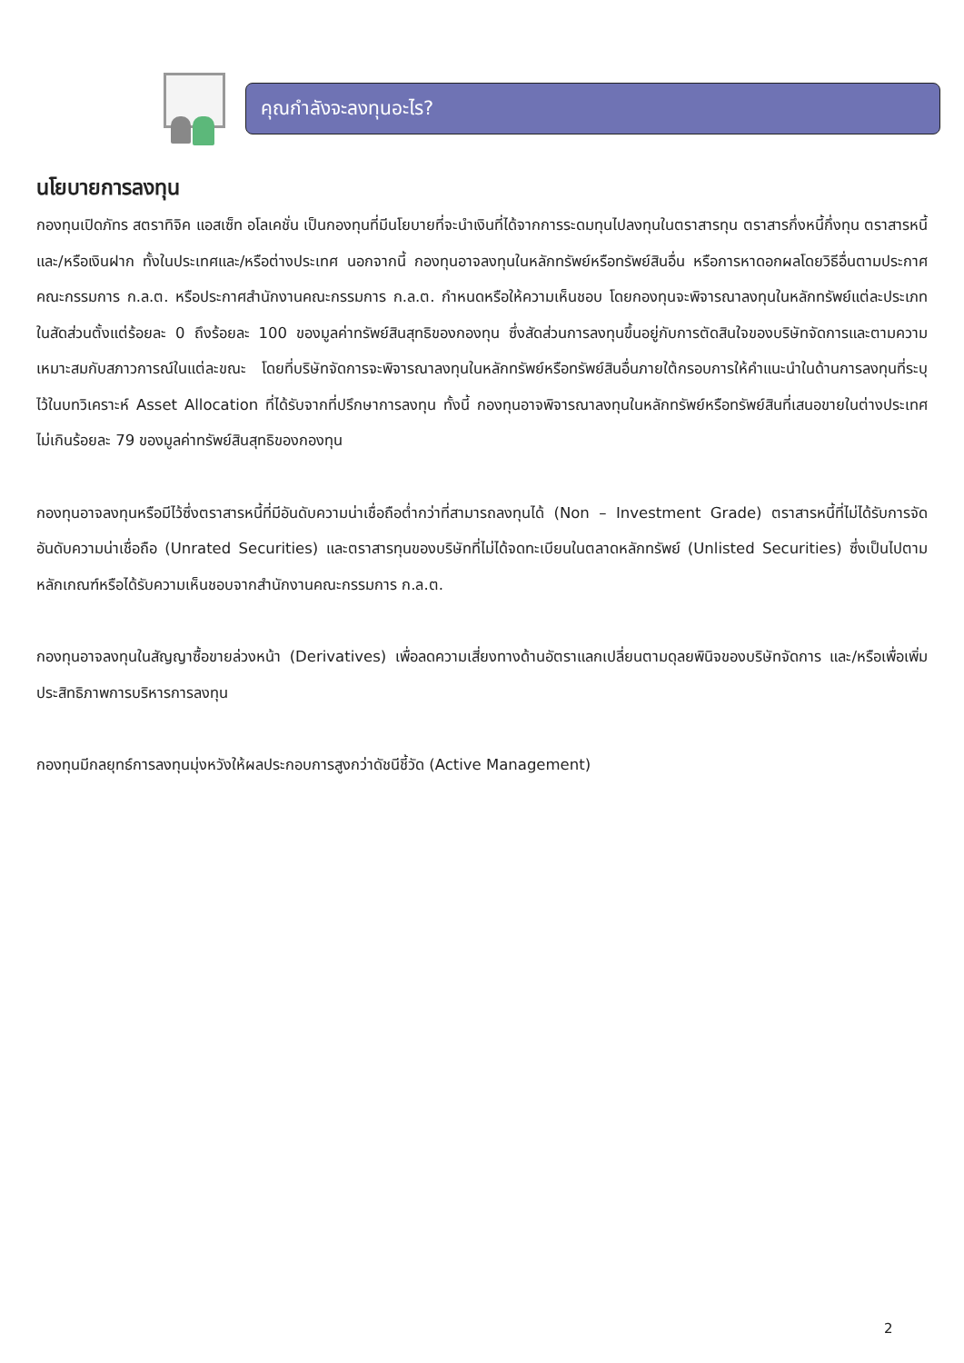คุณกำลังจะลงทุนอะไร?
นโยบายการลงทุน
กองทุนเปิดภัทร สตราทิจิค แอสเซ็ท อโลเคชั่น เป็นกองทุนที่มีนโยบายที่จะนำเงินที่ได้จากการระดมทุนไปลงทุนในตราสารทุน ตราสารกึ่งหนี้กึ่งทุน ตราสารหนี้ และ/หรือเงินฝาก ทั้งในประเทศและ/หรือต่างประเทศ นอกจากนี้ กองทุนอาจลงทุนในหลักทรัพย์หรือทรัพย์สินอื่น หรือการหาดอกผลโดยวิธีอื่นตามประกาศคณะกรรมการ ก.ล.ต. หรือประกาศสำนักงานคณะกรรมการ ก.ล.ต. กำหนดหรือให้ความเห็นชอบ โดยกองทุนจะพิจารณาลงทุนในหลักทรัพย์แต่ละประเภทในสัดส่วนตั้งแต่ร้อยละ 0 ถึงร้อยละ 100 ของมูลค่าทรัพย์สินสุทธิของกองทุน ซึ่งสัดส่วนการลงทุนขึ้นอยู่กับการตัดสินใจของบริษัทจัดการและตามความเหมาะสมกับสภาวการณ์ในแต่ละขณะ โดยที่บริษัทจัดการจะพิจารณาลงทุนในหลักทรัพย์หรือทรัพย์สินอื่นภายใต้กรอบการให้คำแนะนำในด้านการลงทุนที่ระบุไว้ในบทวิเคราะห์ Asset Allocation ที่ได้รับจากที่ปรึกษาการลงทุน ทั้งนี้ กองทุนอาจพิจารณาลงทุนในหลักทรัพย์หรือทรัพย์สินที่เสนอขายในต่างประเทศ ไม่เกินร้อยละ 79 ของมูลค่าทรัพย์สินสุทธิของกองทุน
กองทุนอาจลงทุนหรือมีไว้ซึ่งตราสารหนี้ที่มีอันดับความน่าเชื่อถือต่ำกว่าที่สามารถลงทุนได้ (Non – Investment Grade) ตราสารหนี้ที่ไม่ได้รับการจัดอันดับความน่าเชื่อถือ (Unrated Securities) และตราสารทุนของบริษัทที่ไม่ได้จดทะเบียนในตลาดหลักทรัพย์ (Unlisted Securities) ซึ่งเป็นไปตามหลักเกณฑ์หรือได้รับความเห็นชอบจากสำนักงานคณะกรรมการ ก.ล.ต.
กองทุนอาจลงทุนในสัญญาซื้อขายล่วงหน้า (Derivatives) เพื่อลดความเสี่ยงทางด้านอัตราแลกเปลี่ยนตามดุลยพินิจของบริษัทจัดการ และ/หรือเพื่อเพิ่มประสิทธิภาพการบริหารการลงทุน
กองทุนมีกลยุทธ์การลงทุนมุ่งหวังให้ผลประกอบการสูงกว่าดัชนีชี้วัด (Active Management)
2